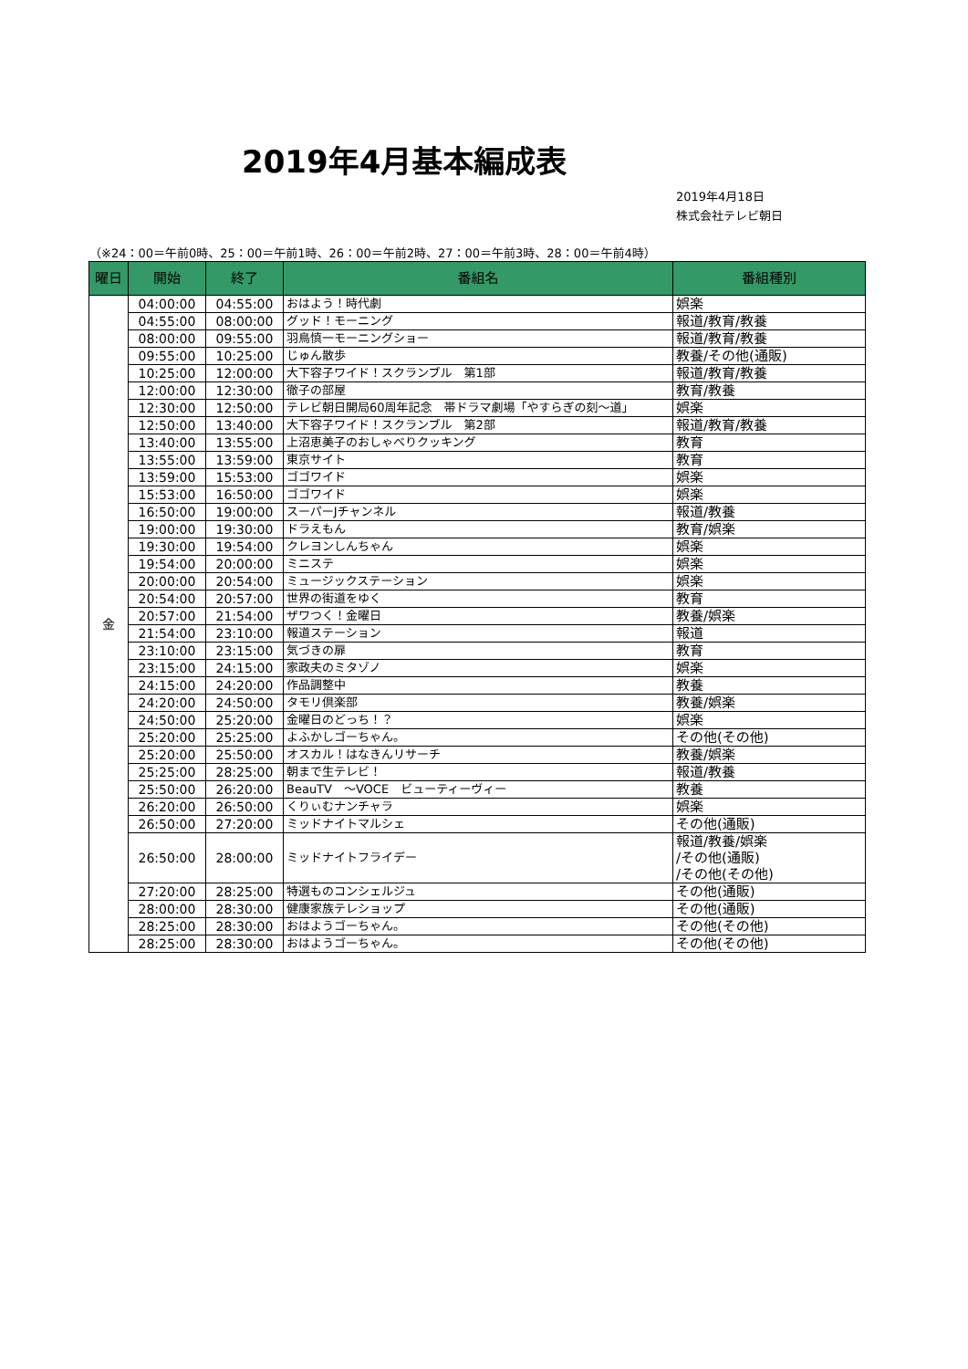2019年4月基本編成表
2019年4月18日
株式会社テレビ朝日
（※24：00＝午前0時、25：00＝午前1時、26：00＝午前2時、27：00＝午前3時、28：00＝午前4時）
| 曜日 | 開始 | 終了 | 番組名 | 番組種別 |
| --- | --- | --- | --- | --- |
| 金 | 04:00:00 | 04:55:00 | おはよう！時代劇 | 娯楽 |
| | 04:55:00 | 08:00:00 | グッド！モーニング | 報道/教育/教養 |
| | 08:00:00 | 09:55:00 | 羽鳥慎一モーニングショー | 報道/教育/教養 |
| | 09:55:00 | 10:25:00 | じゅん散歩 | 教養/その他(通販) |
| | 10:25:00 | 12:00:00 | 大下容子ワイド！スクランブル 第1部 | 報道/教育/教養 |
| | 12:00:00 | 12:30:00 | 徹子の部屋 | 教育/教養 |
| | 12:30:00 | 12:50:00 | テレビ朝日開局60周年記念 帯ドラマ劇場「やすらぎの刻～道」 | 娯楽 |
| | 12:50:00 | 13:40:00 | 大下容子ワイド！スクランブル 第2部 | 報道/教育/教養 |
| | 13:40:00 | 13:55:00 | 上沼恵美子のおしゃべりクッキング | 教育 |
| | 13:55:00 | 13:59:00 | 東京サイト | 教育 |
| | 13:59:00 | 15:53:00 | ゴゴワイド | 娯楽 |
| | 15:53:00 | 16:50:00 | ゴゴワイド | 娯楽 |
| | 16:50:00 | 19:00:00 | スーパーJチャンネル | 報道/教養 |
| | 19:00:00 | 19:30:00 | ドラえもん | 教育/娯楽 |
| | 19:30:00 | 19:54:00 | クレヨンしんちゃん | 娯楽 |
| | 19:54:00 | 20:00:00 | ミニステ | 娯楽 |
| | 20:00:00 | 20:54:00 | ミュージックステーション | 娯楽 |
| | 20:54:00 | 20:57:00 | 世界の街道をゆく | 教育 |
| | 20:57:00 | 21:54:00 | ザワつく！金曜日 | 教養/娯楽 |
| | 21:54:00 | 23:10:00 | 報道ステーション | 報道 |
| | 23:10:00 | 23:15:00 | 気づきの扉 | 教育 |
| | 23:15:00 | 24:15:00 | 家政夫のミタゾノ | 娯楽 |
| | 24:15:00 | 24:20:00 | 作品調整中 | 教養 |
| | 24:20:00 | 24:50:00 | タモリ倶楽部 | 教養/娯楽 |
| | 24:50:00 | 25:20:00 | 金曜日のどっち！？ | 娯楽 |
| | 25:20:00 | 25:25:00 | よふかしゴーちゃん。 | その他(その他) |
| | 25:20:00 | 25:50:00 | オスカル！はなきんリサーチ | 教養/娯楽 |
| | 25:25:00 | 28:25:00 | 朝まで生テレビ！ | 報道/教養 |
| | 25:50:00 | 26:20:00 | BeauTV ～VOCE ビューティーヴィー | 教養 |
| | 26:20:00 | 26:50:00 | くりぃむナンチャラ | 娯楽 |
| | 26:50:00 | 27:20:00 | ミッドナイトマルシェ | その他(通販) |
| | 26:50:00 | 28:00:00 | ミッドナイトフライデー | 報道/教養/娯楽 /その他(通販) /その他(その他) |
| | 27:20:00 | 28:25:00 | 特選ものコンシェルジュ | その他(通販) |
| | 28:00:00 | 28:30:00 | 健康家族テレショップ | その他(通販) |
| | 28:25:00 | 28:30:00 | おはようゴーちゃん。 | その他(その他) |
| | 28:25:00 | 28:30:00 | おはようゴーちゃん。 | その他(その他) |